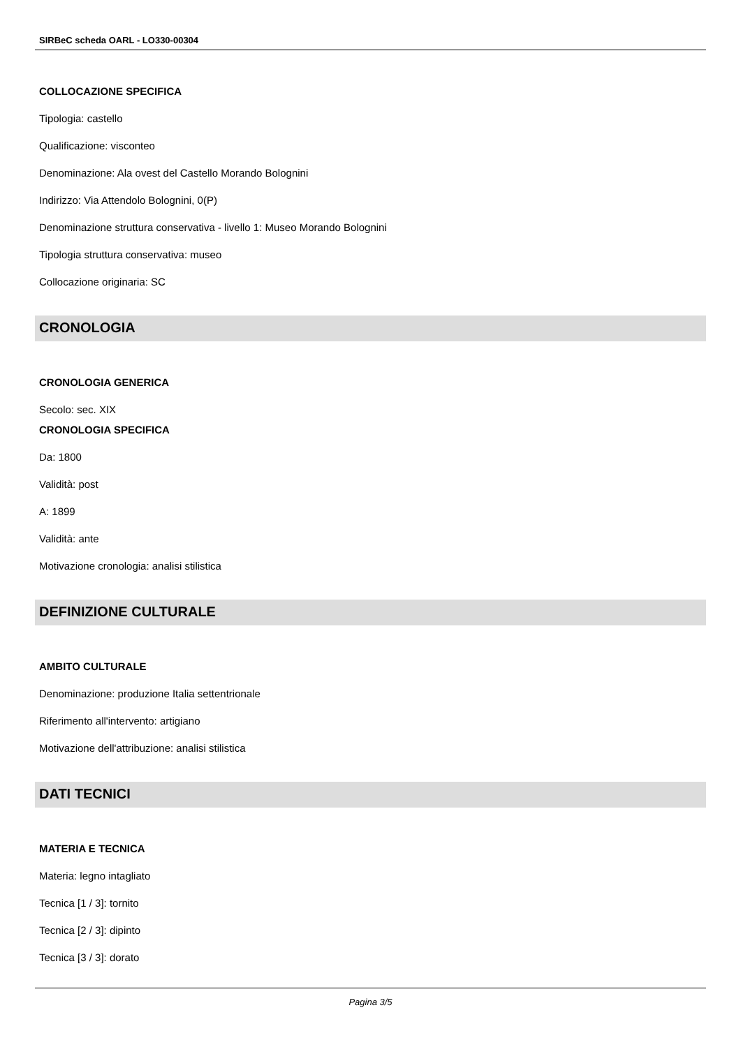SIRBeC scheda OARL - LO330-00304
COLLOCAZIONE SPECIFICA
Tipologia: castello
Qualificazione: visconteo
Denominazione: Ala ovest del Castello Morando Bolognini
Indirizzo: Via Attendolo Bolognini, 0(P)
Denominazione struttura conservativa - livello 1: Museo Morando Bolognini
Tipologia struttura conservativa: museo
Collocazione originaria: SC
CRONOLOGIA
CRONOLOGIA GENERICA
Secolo: sec. XIX
CRONOLOGIA SPECIFICA
Da: 1800
Validità: post
A: 1899
Validità: ante
Motivazione cronologia: analisi stilistica
DEFINIZIONE CULTURALE
AMBITO CULTURALE
Denominazione: produzione Italia settentrionale
Riferimento all'intervento: artigiano
Motivazione dell'attribuzione: analisi stilistica
DATI TECNICI
MATERIA E TECNICA
Materia: legno intagliato
Tecnica [1 / 3]: tornito
Tecnica [2 / 3]: dipinto
Tecnica [3 / 3]: dorato
Pagina 3/5